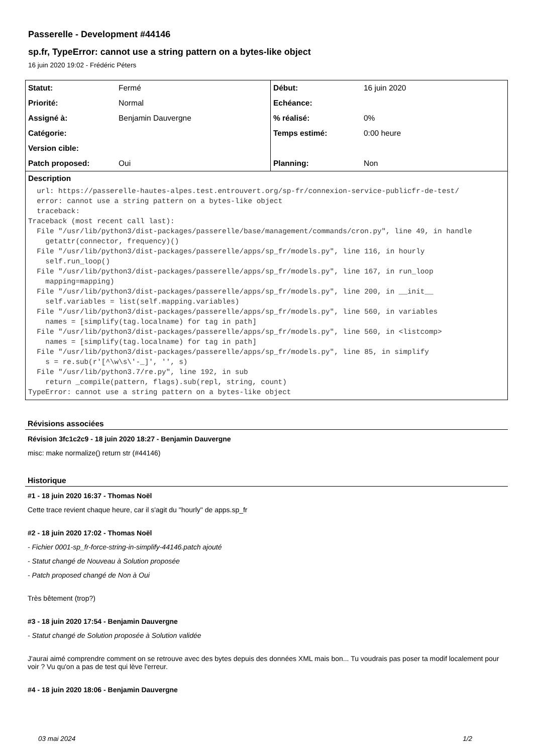Passerelle - Development #44146
sp.fr, TypeError: cannot use a string pattern on a bytes-like object
16 juin 2020 19:02 - Frédéric Péters
| Statut: | Fermé | Début: | 16 juin 2020 |
| Priorité: | Normal | Echéance: | |
| Assigné à: | Benjamin Dauvergne | % réalisé: | 0% |
| Catégorie: | | Temps estimé: | 0:00 heure |
| Version cible: | | | |
| Patch proposed: | Oui | Planning: | Non |
| Description url: https://passerelle-hautes-alpes.test.entrouvert.org/sp-fr/connexion-service-publicfr-de-test/ error: cannot use a string pattern on a bytes-like object traceback: Traceback (most recent call last): File "/usr/lib/python3/dist-packages/passerelle/base/management/commands/cron.py", line 49, in handle getattr(connector, frequency)() File "/usr/lib/python3/dist-packages/passerelle/apps/sp_fr/models.py", line 116, in hourly self.run_loop() File "/usr/lib/python3/dist-packages/passerelle/apps/sp_fr/models.py", line 167, in run_loop mapping=mapping) File "/usr/lib/python3/dist-packages/passerelle/apps/sp_fr/models.py", line 200, in __init__ self.variables = list(self.mapping.variables) File "/usr/lib/python3/dist-packages/passerelle/apps/sp_fr/models.py", line 560, in variables names = [simplify(tag.localname) for tag in path] File "/usr/lib/python3/dist-packages/passerelle/apps/sp_fr/models.py", line 560, in <listcomp> names = [simplify(tag.localname) for tag in path] File "/usr/lib/python3/dist-packages/passerelle/apps/sp_fr/models.py", line 85, in simplify s = re.sub(r'[^\w\s\'-_]', '', s) File "/usr/lib/python3.7/re.py", line 192, in sub return _compile(pattern, flags).sub(repl, string, count) TypeError: cannot use a string pattern on a bytes-like object | | | |
Révisions associées
Révision 3fc1c2c9 - 18 juin 2020 18:27 - Benjamin Dauvergne
misc: make normalize() return str (#44146)
Historique
#1 - 18 juin 2020 16:37 - Thomas Noël
Cette trace revient chaque heure, car il s'agit du "hourly" de apps.sp_fr
#2 - 18 juin 2020 17:02 - Thomas Noël
- Fichier 0001-sp_fr-force-string-in-simplify-44146.patch ajouté
- Statut changé de Nouveau à Solution proposée
- Patch proposed changé de Non à Oui
Très bêtement (trop?)
#3 - 18 juin 2020 17:54 - Benjamin Dauvergne
- Statut changé de Solution proposée à Solution validée
J'aurai aimé comprendre comment on se retrouve avec des bytes depuis des données XML mais bon... Tu voudrais pas poser ta modif localement pour voir ? Vu qu'on a pas de test qui lève l'erreur.
#4 - 18 juin 2020 18:06 - Benjamin Dauvergne
03 mai 2024 1/2